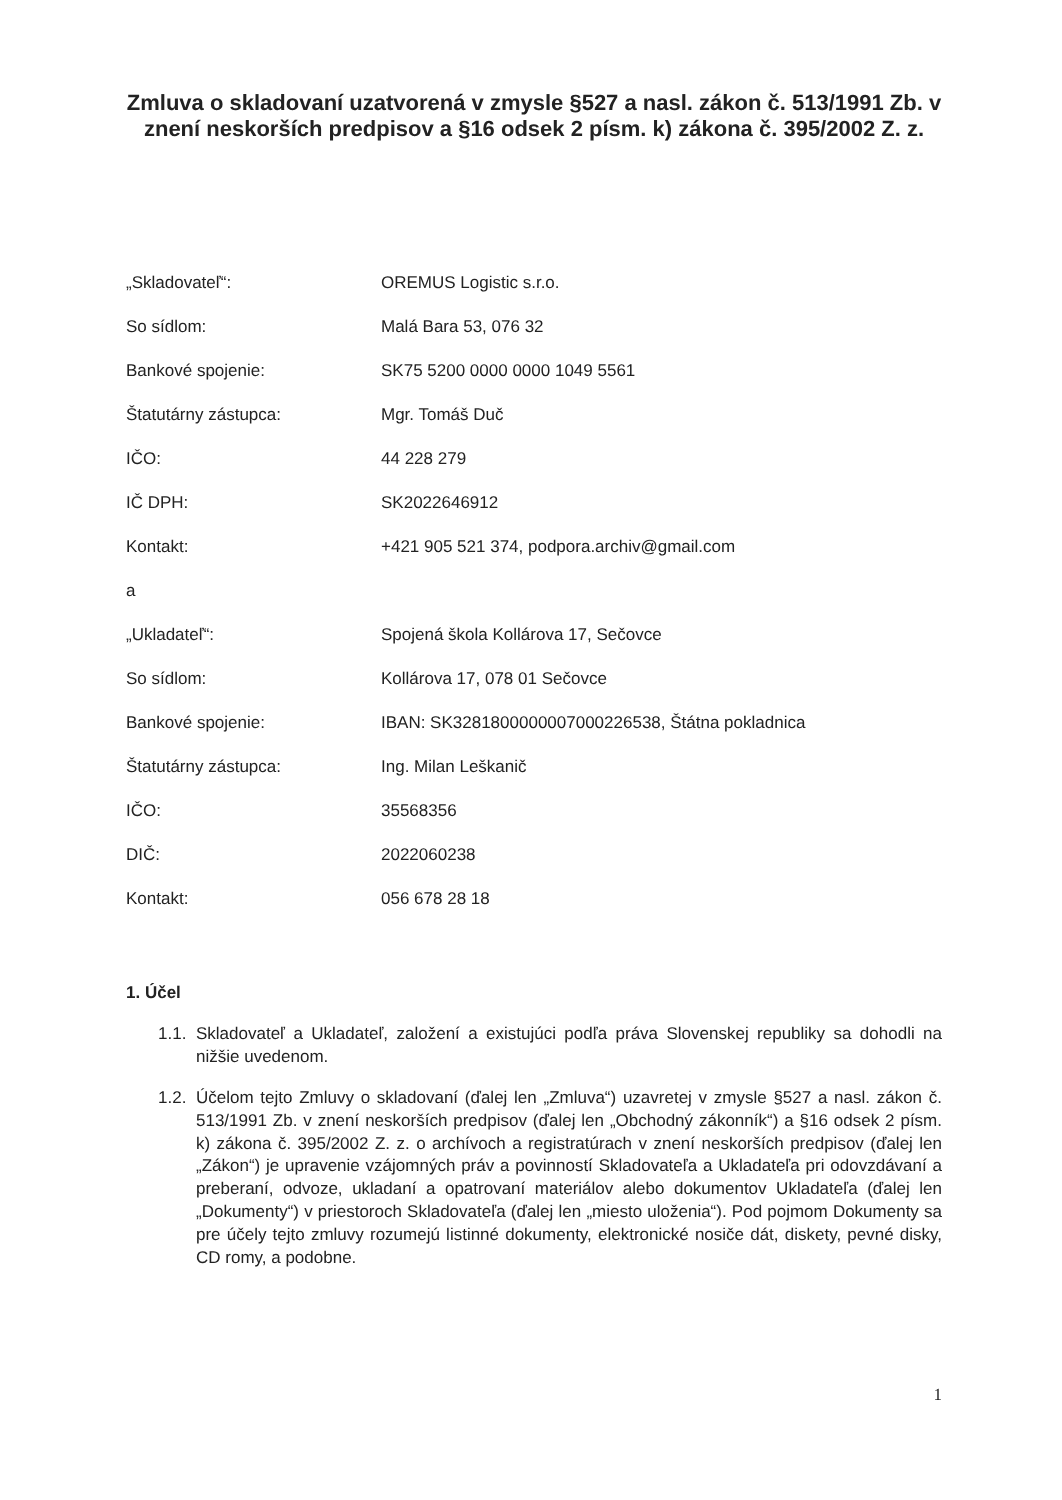Zmluva o skladovaní uzatvorená v zmysle §527 a nasl. zákon č. 513/1991 Zb. v znení neskorších predpisov a §16 odsek 2 písm. k) zákona č. 395/2002 Z. z.
„Skladovateľ“: OREMUS Logistic s.r.o.
So sídlom: Malá Bara 53, 076 32
Bankové spojenie: SK75 5200 0000 0000 1049 5561
Štatutárny zástupca: Mgr. Tomáš Duč
IČO: 44 228 279
IČ DPH: SK2022646912
Kontakt: +421 905 521 374, podpora.archiv@gmail.com
a
„Ukladateľ“: Spojená škola Kollárova 17, Sečovce
So sídlom: Kollárova 17, 078 01 Sečovce
Bankové spojenie: IBAN: SK3281800000007000226538, Štátna pokladnica
Štatutárny zástupca: Ing. Milan Leškanič
IČO: 35568356
DIČ: 2022060238
Kontakt: 056 678 28 18
1. Účel
1.1. Skladovateľ a Ukladateľ, založení a existujúci podľa práva Slovenskej republiky sa dohodli na nižšie uvedenom.
1.2. Účelom tejto Zmluvy o skladovaní (ďalej len „Zmluva“) uzavretej v zmysle §527 a nasl. zákon č. 513/1991 Zb. v znení neskorších predpisov (ďalej len „Obchodný zákonník“) a §16 odsek 2 písm. k) zákona č. 395/2002 Z. z. o archívoch a registratúrach v znení neskorších predpisov (ďalej len „Zákon“) je upravenie vzájomných práv a povinností Skladovateľa a Ukladateľa pri odovzdávaní a preberaní, odvoze, ukladaní a opatrovaní materiálov alebo dokumentov Ukladateľa (ďalej len „Dokumenty“) v priestoroch Skladovateľa (ďalej len „miesto uloženia“). Pod pojmom Dokumenty sa pre účely tejto zmluvy rozumejú listinné dokumenty, elektronické nosiče dát, diskety, pevné disky, CD romy, a podobne.
1